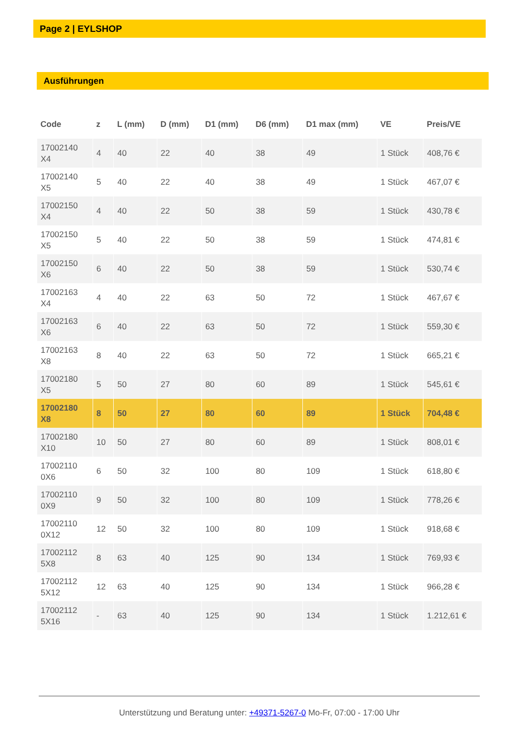Page 2 | EYLSHOP
Ausführungen
| Code | z | L (mm) | D (mm) | D1 (mm) | D6 (mm) | D1 max (mm) | VE | Preis/VE |
| --- | --- | --- | --- | --- | --- | --- | --- | --- |
| 17002140 X4 | 4 | 40 | 22 | 40 | 38 | 49 | 1 Stück | 408,76 € |
| 17002140 X5 | 5 | 40 | 22 | 40 | 38 | 49 | 1 Stück | 467,07 € |
| 17002150 X4 | 4 | 40 | 22 | 50 | 38 | 59 | 1 Stück | 430,78 € |
| 17002150 X5 | 5 | 40 | 22 | 50 | 38 | 59 | 1 Stück | 474,81 € |
| 17002150 X6 | 6 | 40 | 22 | 50 | 38 | 59 | 1 Stück | 530,74 € |
| 17002163 X4 | 4 | 40 | 22 | 63 | 50 | 72 | 1 Stück | 467,67 € |
| 17002163 X6 | 6 | 40 | 22 | 63 | 50 | 72 | 1 Stück | 559,30 € |
| 17002163 X8 | 8 | 40 | 22 | 63 | 50 | 72 | 1 Stück | 665,21 € |
| 17002180 X5 | 5 | 50 | 27 | 80 | 60 | 89 | 1 Stück | 545,61 € |
| 17002180 X8 | 8 | 50 | 27 | 80 | 60 | 89 | 1 Stück | 704,48 € |
| 17002180 X10 | 10 | 50 | 27 | 80 | 60 | 89 | 1 Stück | 808,01 € |
| 17002110 0X6 | 6 | 50 | 32 | 100 | 80 | 109 | 1 Stück | 618,80 € |
| 17002110 0X9 | 9 | 50 | 32 | 100 | 80 | 109 | 1 Stück | 778,26 € |
| 17002110 0X12 | 12 | 50 | 32 | 100 | 80 | 109 | 1 Stück | 918,68 € |
| 17002112 5X8 | 8 | 63 | 40 | 125 | 90 | 134 | 1 Stück | 769,93 € |
| 17002112 5X12 | 12 | 63 | 40 | 125 | 90 | 134 | 1 Stück | 966,28 € |
| 17002112 5X16 | - | 63 | 40 | 125 | 90 | 134 | 1 Stück | 1.212,61 € |
Unterstützung und Beratung unter: +49371-5267-0 Mo-Fr, 07:00 - 17:00 Uhr